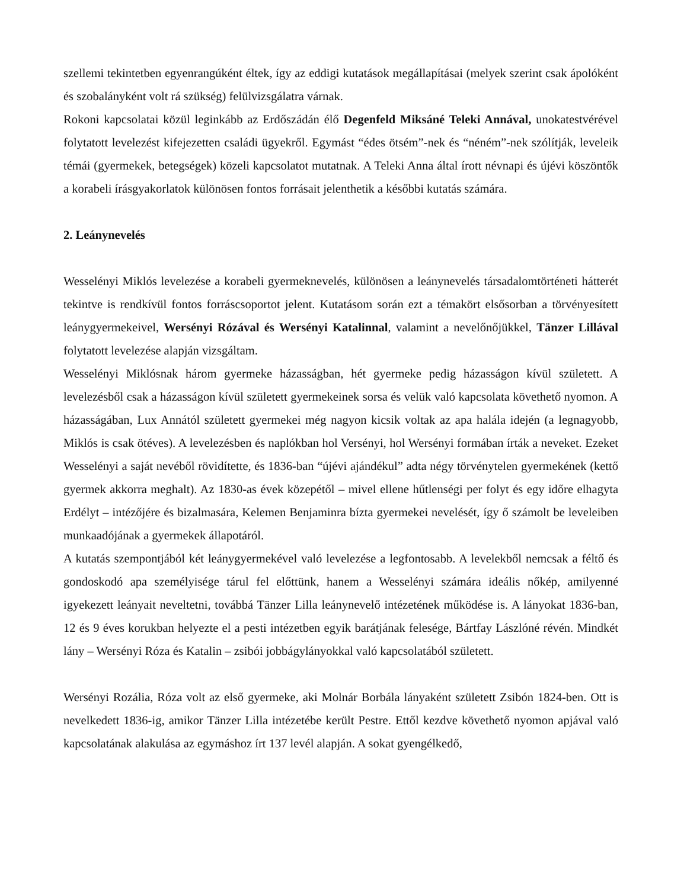szellemi tekintetben egyenrangúként éltek, így az eddigi kutatások megállapításai (melyek szerint csak ápolóként és szobalányként volt rá szükség) felülvizsgálatra várnak.
Rokoni kapcsolatai közül leginkább az Erdőszádán élő Degenfeld Miksáné Teleki Annával, unokatestvérével folytatott levelezést kifejezetten családi ügyekről. Egymást “édes ötsém”-nek és “néném”-nek szólítják, leveleik témái (gyermekek, betegségek) közeli kapcsolatot mutatnak. A Teleki Anna által írott névnapi és újévi köszöntők a korabeli írásgyakorlatok különösen fontos forrásait jelenthetik a későbbi kutatás számára.
2. Leánynevelés
Wesselényi Miklós levelezése a korabeli gyermeknevelés, különösen a leánynevelés társadalomtörténeti hátterét tekintve is rendkívül fontos forráscsoportot jelent. Kutatásom során ezt a témakört elsősorban a törvényesített leánygyermekeivel, Wersényi Rózával és Wersényi Katalinnal, valamint a nevelőnőjükkel, Tänzer Lillával folytatott levelezése alapján vizsgáltam.
Wesselényi Miklósnak három gyermeke házasságban, hét gyermeke pedig házasságon kívül született. A levelezésből csak a házasságon kívül született gyermekeinek sorsa és velük való kapcsolata követhető nyomon. A házasságában, Lux Annától született gyermekei még nagyon kicsik voltak az apa halála idején (a legnagyobb, Miklós is csak ötéves). A levelezésben és naplókban hol Versényi, hol Wersényi formában írták a neveket. Ezeket Wesselényi a saját nevéből rövidítette, és 1836-ban “újévi ajándékul” adta négy törvénytelen gyermekének (kettő gyermek akkorra meghalt). Az 1830-as évek közepétől – mivel ellene hűtlenségi per folyt és egy időre elhagyta Erdélyt – intézőjére és bizalmasára, Kelemen Benjaminra bízta gyermekei nevelését, így ő számolt be leveleiben munkaadójának a gyermekek állapotáról.
A kutatás szempontjából két leánygyermekével való levelezése a legfontosabb. A levelekből nemcsak a féltő és gondoskodó apa személyisége tárul fel előttünk, hanem a Wesselényi számára ideális nőkép, amilyenné igyekezett leányait neveltetni, továbbá Tänzer Lilla leánynevelő intézetének működése is. A lányokat 1836-ban, 12 és 9 éves korukban helyezte el a pesti intézetben egyik barátjának felesége, Bártfay Lászlóné révén. Mindkét lány – Wersényi Róza és Katalin – zsibói jobbágylányokkal való kapcsolatából született.
Wersényi Rozália, Róza volt az első gyermeke, aki Molnár Borbála lányaként született Zsibón 1824-ben. Ott is nevelkedett 1836-ig, amikor Tänzer Lilla intézetébe került Pestre. Ettől kezdve követhető nyomon apjával való kapcsolatának alakulása az egymáshoz írt 137 levél alapján. A sokat gyengélkedő,